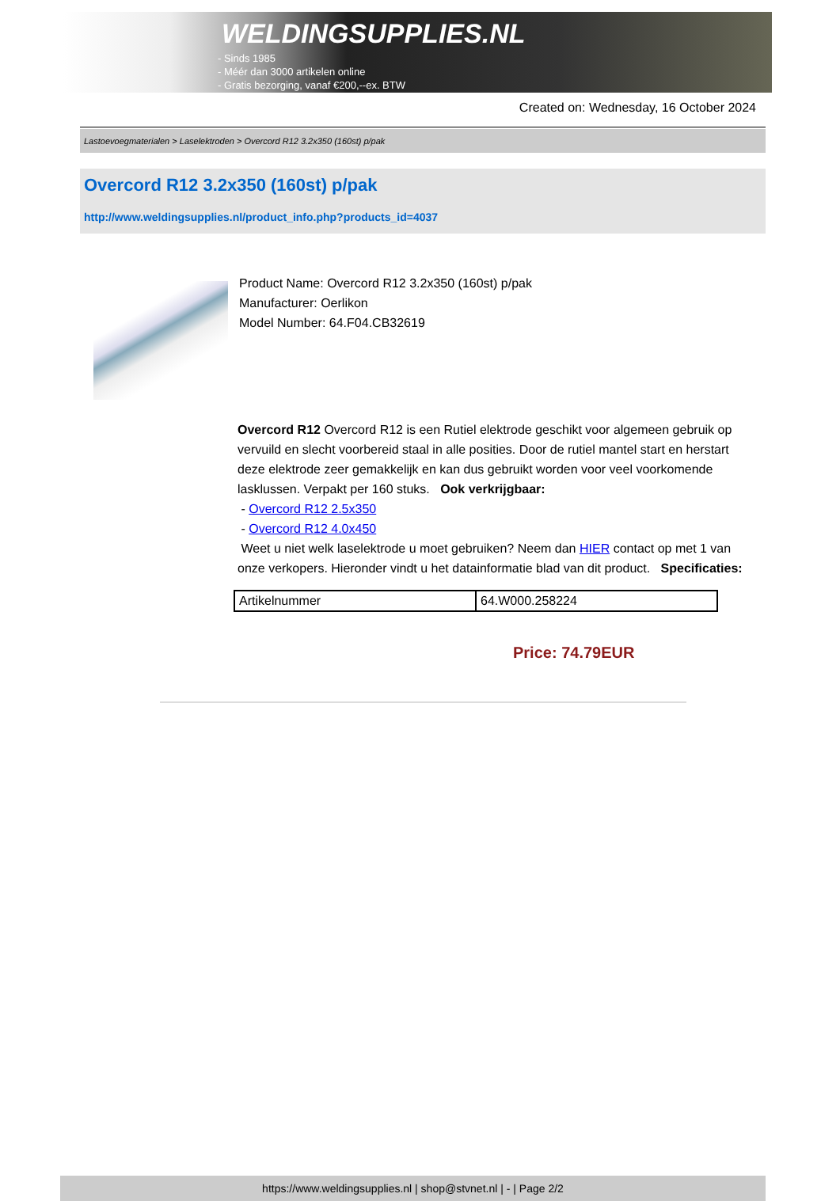WELDINGSUPPLIES.NL
- Sinds 1985
- Méér dan 3000 artikelen online
- Gratis bezorging, vanaf €200,--ex. BTW
Created on: Wednesday, 16 October 2024
Lastoevoegmaterialen > Laselektroden > Overcord R12 3.2x350 (160st) p/pak
Overcord R12 3.2x350 (160st) p/pak
http://www.weldingsupplies.nl/product_info.php?products_id=4037
Product Name: Overcord R12 3.2x350 (160st) p/pak
Manufacturer: Oerlikon
Model Number: 64.F04.CB32619
Overcord R12 Overcord R12 is een Rutiel elektrode geschikt voor algemeen gebruik op vervuild en slecht voorbereid staal in alle posities. Door de rutiel mantel start en herstart deze elektrode zeer gemakkelijk en kan dus gebruikt worden voor veel voorkomende lasklussen. Verpakt per 160 stuks. Ook verkrijgbaar:
- Overcord R12 2.5x350
- Overcord R12 4.0x450
Weet u niet welk laselektrode u moet gebruiken? Neem dan HIER contact op met 1 van onze verkopers. Hieronder vindt u het datainformatie blad van dit product. Specificaties:
| Artikelnummer | 64.W000.258224 |
Price: 74.79EUR
https://www.weldingsupplies.nl | shop@stvnet.nl | - | Page 2/2